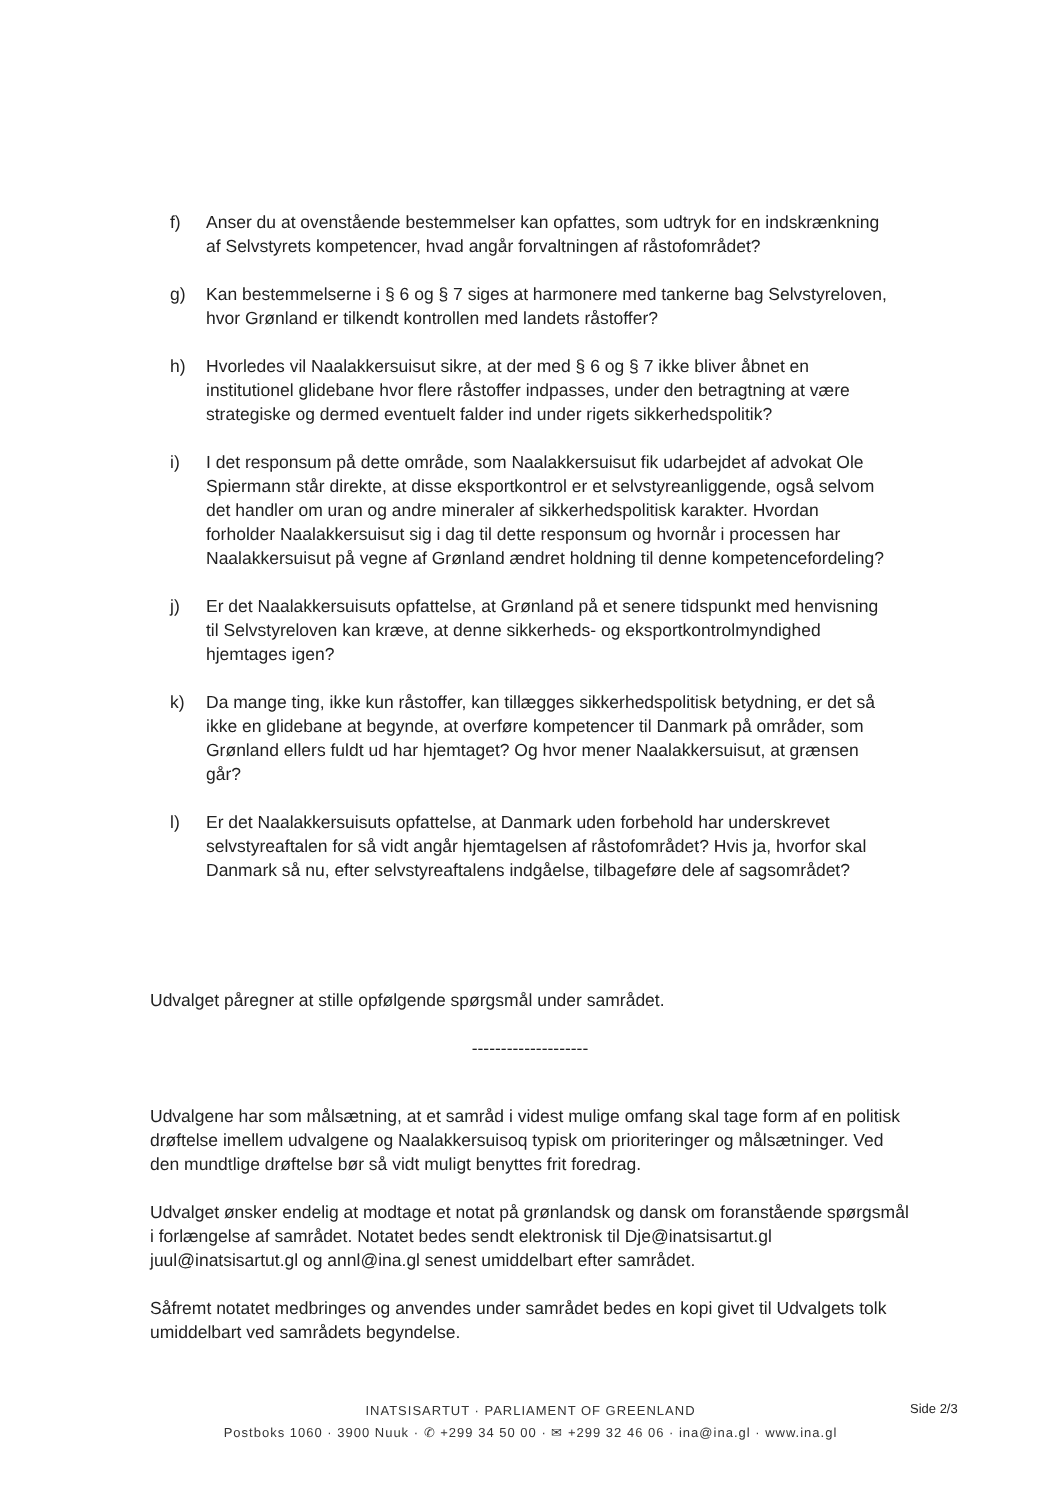f) Anser du at ovenstående bestemmelser kan opfattes, som udtryk for en indskrænkning af Selvstyrets kompetencer, hvad angår forvaltningen af råstofområdet?
g) Kan bestemmelserne i § 6 og § 7 siges at harmonere med tankerne bag Selvstyreloven, hvor Grønland er tilkendt kontrollen med landets råstoffer?
h) Hvorledes vil Naalakkersuisut sikre, at der med § 6 og § 7 ikke bliver åbnet en institutionel glidebane hvor flere råstoffer indpasses, under den betragtning at være strategiske og dermed eventuelt falder ind under rigets sikkerhedspolitik?
i) I det responsum på dette område, som Naalakkersuisut fik udarbejdet af advokat Ole Spiermann står direkte, at disse eksportkontrol er et selvstyreanliggende, også selvom det handler om uran og andre mineraler af sikkerhedspolitisk karakter. Hvordan forholder Naalakkersuisut sig i dag til dette responsum og hvornår i processen har Naalakkersuisut på vegne af Grønland ændret holdning til denne kompetencefordeling?
j) Er det Naalakkersuisuts opfattelse, at Grønland på et senere tidspunkt med henvisning til Selvstyreloven kan kræve, at denne sikkerheds- og eksportkontrolmyndighed hjemtages igen?
k) Da mange ting, ikke kun råstoffer, kan tillægges sikkerhedspolitisk betydning, er det så ikke en glidebane at begynde, at overføre kompetencer til Danmark på områder, som Grønland ellers fuldt ud har hjemtaget? Og hvor mener Naalakkersuisut, at grænsen går?
l) Er det Naalakkersuisuts opfattelse, at Danmark uden forbehold har underskrevet selvstyreaftalen for så vidt angår hjemtagelsen af råstofområdet? Hvis ja, hvorfor skal Danmark så nu, efter selvstyreaftalens indgåelse, tilbageføre dele af sagsområdet?
Udvalget påregner at stille opfølgende spørgsmål under samrådet.
--------------------
Udvalgene har som målsætning, at et samråd i videst mulige omfang skal tage form af en politisk drøftelse imellem udvalgene og Naalakkersuisoq typisk om prioriteringer og målsætninger. Ved den mundtlige drøftelse bør så vidt muligt benyttes frit foredrag.
Udvalget ønsker endelig at modtage et notat på grønlandsk og dansk om foranstående spørgsmål i forlængelse af samrådet. Notatet bedes sendt elektronisk til Dje@inatsisartut.gl juul@inatsisartut.gl og annl@ina.gl senest umiddelbart efter samrådet.
Såfremt notatet medbringes og anvendes under samrådet bedes en kopi givet til Udvalgets tolk umiddelbart ved samrådets begyndelse.
Side 2/3
INATSISARTUT · PARLIAMENT OF GREENLAND
Postboks 1060 · 3900 Nuuk · ✆ +299 34 50 00 · ✉ +299 32 46 06 · ina@ina.gl · www.ina.gl